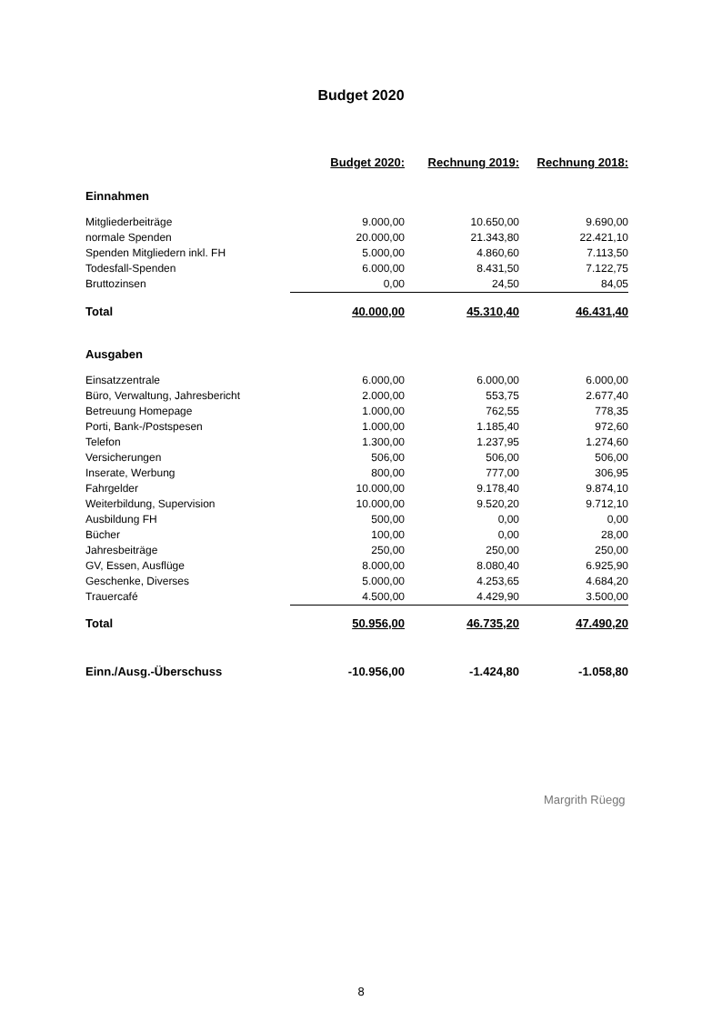Budget 2020
| | Budget 2020: | Rechnung 2019: | Rechnung 2018: |
| Einnahmen | | | |
| Mitgliederbeiträge | 9.000,00 | 10.650,00 | 9.690,00 |
| normale Spenden | 20.000,00 | 21.343,80 | 22.421,10 |
| Spenden Mitgliedern inkl. FH | 5.000,00 | 4.860,60 | 7.113,50 |
| Todesfall-Spenden | 6.000,00 | 8.431,50 | 7.122,75 |
| Bruttozinsen | 0,00 | 24,50 | 84,05 |
| Total | 40.000,00 | 45.310,40 | 46.431,40 |
| Ausgaben | | | |
| Einsatzzentrale | 6.000,00 | 6.000,00 | 6.000,00 |
| Büro, Verwaltung, Jahresbericht | 2.000,00 | 553,75 | 2.677,40 |
| Betreuung Homepage | 1.000,00 | 762,55 | 778,35 |
| Porti, Bank-/Postspesen | 1.000,00 | 1.185,40 | 972,60 |
| Telefon | 1.300,00 | 1.237,95 | 1.274,60 |
| Versicherungen | 506,00 | 506,00 | 506,00 |
| Inserate, Werbung | 800,00 | 777,00 | 306,95 |
| Fahrgelder | 10.000,00 | 9.178,40 | 9.874,10 |
| Weiterbildung, Supervision | 10.000,00 | 9.520,20 | 9.712,10 |
| Ausbildung FH | 500,00 | 0,00 | 0,00 |
| Bücher | 100,00 | 0,00 | 28,00 |
| Jahresbeiträge | 250,00 | 250,00 | 250,00 |
| GV, Essen, Ausflüge | 8.000,00 | 8.080,40 | 6.925,90 |
| Geschenke, Diverses | 5.000,00 | 4.253,65 | 4.684,20 |
| Trauercafé | 4.500,00 | 4.429,90 | 3.500,00 |
| Total | 50.956,00 | 46.735,20 | 47.490,20 |
| Einn./Ausg.-Überschuss | -10.956,00 | -1.424,80 | -1.058,80 |
Margrith Rüegg
8